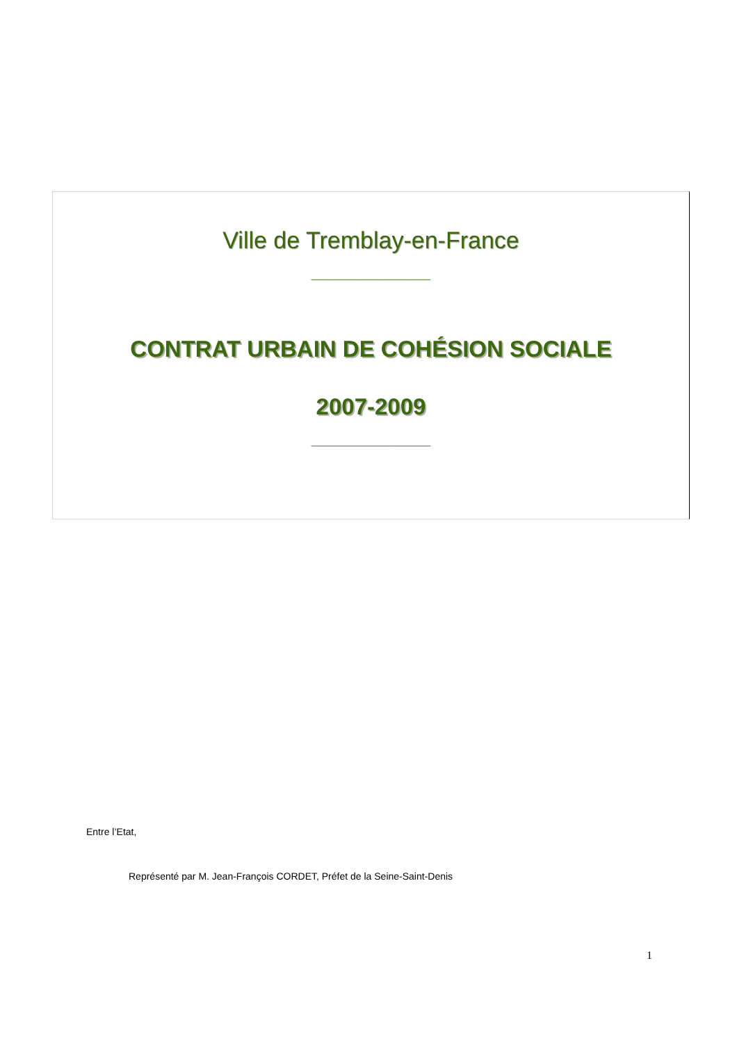Ville de Tremblay-en-France
______________________
CONTRAT URBAIN DE COHÉSION SOCIALE
2007-2009
______________________
Entre l’Etat,
Représenté par M. Jean-François CORDET, Préfet de la Seine-Saint-Denis
1